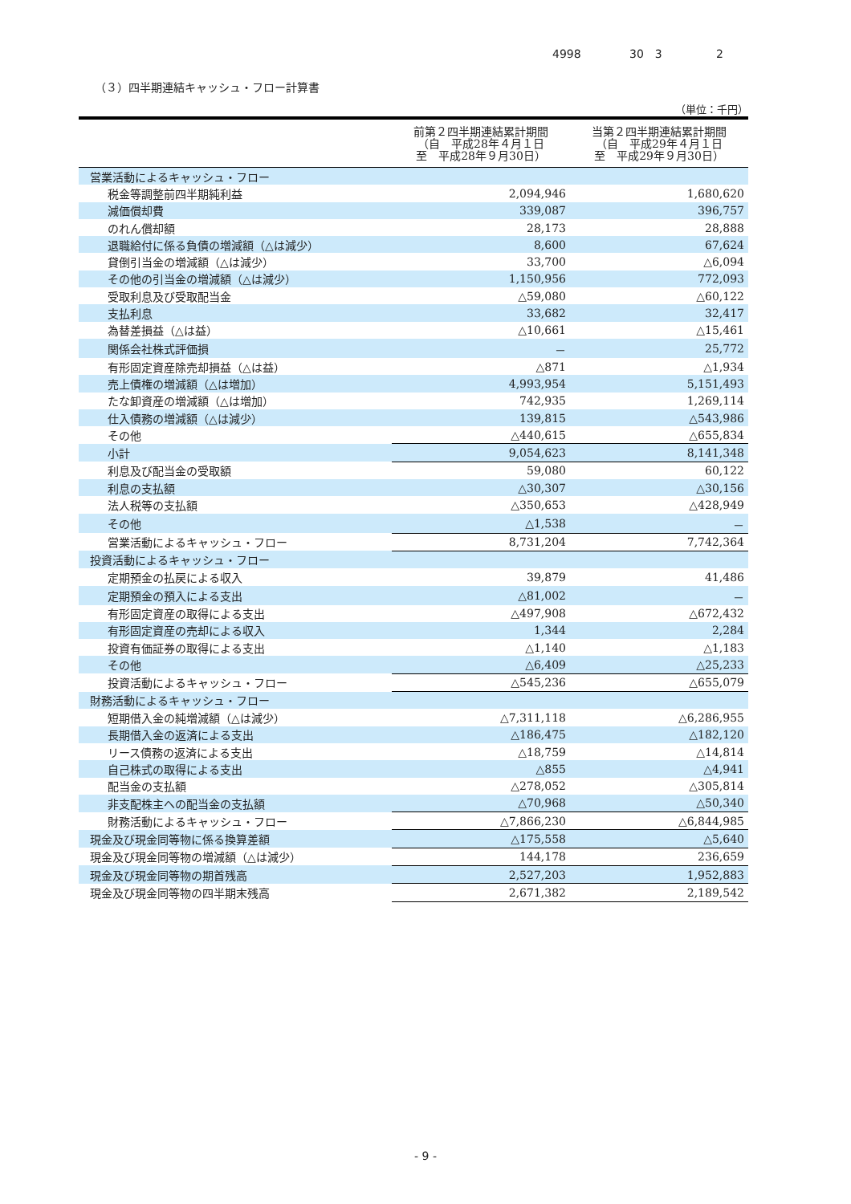4998 30　3 2
（３）四半期連結キャッシュ・フロー計算書
（単位：千円）
| | 前第２四半期連結累計期間 （自 平成28年４月１日 至 平成28年９月30日） | 当第２四半期連結累計期間 （自 平成29年４月１日 至 平成29年９月30日） |
| --- | --- | --- |
| 営業活動によるキャッシュ・フロー | | |
| 税金等調整前四半期純利益 | 2,094,946 | 1,680,620 |
| 減価償却費 | 339,087 | 396,757 |
| のれん償却額 | 28,173 | 28,888 |
| 退職給付に係る負債の増減額（△は減少） | 8,600 | 67,624 |
| 貸倒引当金の増減額（△は減少） | 33,700 | △6,094 |
| その他の引当金の増減額（△は減少） | 1,150,956 | 772,093 |
| 受取利息及び受取配当金 | △59,080 | △60,122 |
| 支払利息 | 33,682 | 32,417 |
| 為替差損益（△は益） | △10,661 | △15,461 |
| 関係会社株式評価損 | － | 25,772 |
| 有形固定資産除売却損益（△は益） | △871 | △1,934 |
| 売上債権の増減額（△は増加） | 4,993,954 | 5,151,493 |
| たな卸資産の増減額（△は増加） | 742,935 | 1,269,114 |
| 仕入債務の増減額（△は減少） | 139,815 | △543,986 |
| その他 | △440,615 | △655,834 |
| 小計 | 9,054,623 | 8,141,348 |
| 利息及び配当金の受取額 | 59,080 | 60,122 |
| 利息の支払額 | △30,307 | △30,156 |
| 法人税等の支払額 | △350,653 | △428,949 |
| その他 | △1,538 | － |
| 営業活動によるキャッシュ・フロー | 8,731,204 | 7,742,364 |
| 投資活動によるキャッシュ・フロー | | |
| 定期預金の払戻による収入 | 39,879 | 41,486 |
| 定期預金の預入による支出 | △81,002 | － |
| 有形固定資産の取得による支出 | △497,908 | △672,432 |
| 有形固定資産の売却による収入 | 1,344 | 2,284 |
| 投資有価証券の取得による支出 | △1,140 | △1,183 |
| その他 | △6,409 | △25,233 |
| 投資活動によるキャッシュ・フロー | △545,236 | △655,079 |
| 財務活動によるキャッシュ・フロー | | |
| 短期借入金の純増減額（△は減少） | △7,311,118 | △6,286,955 |
| 長期借入金の返済による支出 | △186,475 | △182,120 |
| リース債務の返済による支出 | △18,759 | △14,814 |
| 自己株式の取得による支出 | △855 | △4,941 |
| 配当金の支払額 | △278,052 | △305,814 |
| 非支配株主への配当金の支払額 | △70,968 | △50,340 |
| 財務活動によるキャッシュ・フロー | △7,866,230 | △6,844,985 |
| 現金及び現金同等物に係る換算差額 | △175,558 | △5,640 |
| 現金及び現金同等物の増減額（△は減少） | 144,178 | 236,659 |
| 現金及び現金同等物の期首残高 | 2,527,203 | 1,952,883 |
| 現金及び現金同等物の四半期末残高 | 2,671,382 | 2,189,542 |
- 9 -